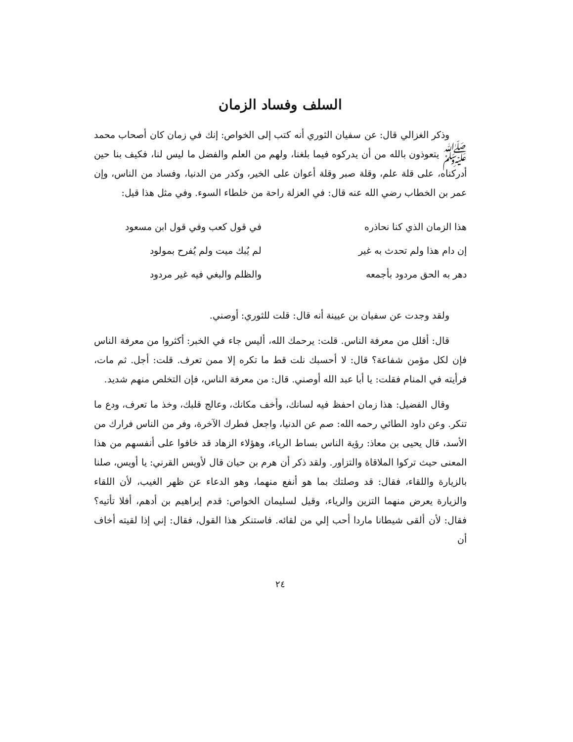السلف وفساد الزمان
وذكر الغزالي قال: عن سفيان الثوري أنه كتب إلى الخواص: إنك في زمان كان أصحاب محمد ﷺ يتعوذون بالله من أن يدركوه فيما بلغنا، ولهم من العلم والفضل ما ليس لنا، فكيف بنا حين أدركناه، على قلة علم، وقلة صبر وقلة أعوان على الخير، وكدر من الدنيا، وفساد من الناس، وإن عمر بن الخطاب رضي الله عنه قال: في العزلة راحة من خلطاء السوء. وفي مثل هذا قيل:
هذا الزمان الذي كنا نحاذره في قول كعب وفي قول ابن مسعود
إن دام هذا ولم تحدث به غير لم يُبك ميت ولم يُفرح بمولود
دهر به الحق مردود بأجمعه والظلم والبغي فيه غير مردود
ولقد وجدت عن سفيان بن عيينة أنه قال: قلت للثوري: أوصني.
قال: أقلل من معرفة الناس. قلت: يرحمك الله، أليس جاء في الخبر: أكثروا من معرفة الناس فإن لكل مؤمن شفاعة؟ قال: لا أحسبك نلت قط ما تكره إلا ممن تعرف. قلت: أجل. ثم مات، فرأيته في المنام فقلت: يا أبا عبد الله أوصني. قال: من معرفة الناس، فإن التخلص منهم شديد.
وقال الفضيل: هذا زمان احفظ فيه لسانك، وأخف مكانك، وعالج قلبك، وخذ ما تعرف، ودع ما تنكر. وعن داود الطائي رحمه الله: صم عن الدنيا، واجعل فطرك الآخرة، وفر من الناس فرارك من الأسد، قال يحيى بن معاذ: رؤية الناس بساط الرياء، وهؤلاء الزهاد قد خافوا على أنفسهم من هذا المعنى حيث تركوا الملاقاة والتزاور. ولقد ذكر أن هرم بن حيان قال لأويس القرني: يا أويس، صلنا بالزيارة واللقاء، فقال: قد وصلتك بما هو أنفع منهما، وهو الدعاء عن ظهر الغيب، لأن اللقاء والزيارة يعرض منهما التزين والرياء، وقيل لسليمان الخواص: قدم إبراهيم بن أدهم، أفلا تأتيه؟ فقال: لأن ألقى شيطانا ماردا أحب إلي من لقائه. فاستنكر هذا القول، فقال: إني إذا لقيته أخاف أن
٢٤